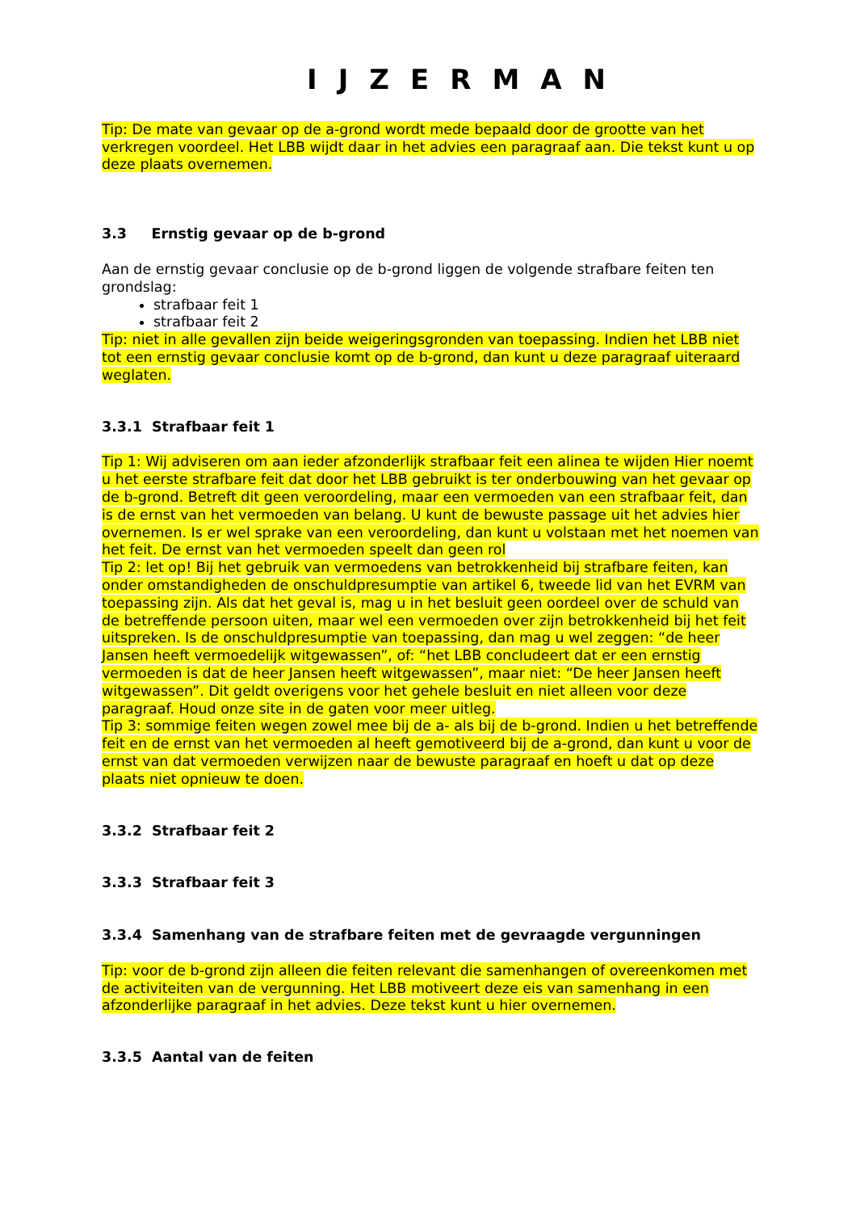IJZERMAN
Tip: De mate van gevaar op de a-grond wordt mede bepaald door de grootte van het verkregen voordeel. Het LBB wijdt daar in het advies een paragraaf aan. Die tekst kunt u op deze plaats overnemen.
3.3 Ernstig gevaar op de b-grond
Aan de ernstig gevaar conclusie op de b-grond liggen de volgende strafbare feiten ten grondslag:
strafbaar feit 1
strafbaar feit 2
Tip: niet in alle gevallen zijn beide weigeringsgronden van toepassing. Indien het LBB niet tot een ernstig gevaar conclusie komt op de b-grond, dan kunt u deze paragraaf uiteraard weglaten.
3.3.1 Strafbaar feit 1
Tip 1: Wij adviseren om aan ieder afzonderlijk strafbaar feit een alinea te wijden Hier noemt u het eerste strafbare feit dat door het LBB gebruikt is ter onderbouwing van het gevaar op de b-grond. Betreft dit geen veroordeling, maar een vermoeden van een strafbaar feit, dan is de ernst van het vermoeden van belang. U kunt de bewuste passage uit het advies hier overnemen. Is er wel sprake van een veroordeling, dan kunt u volstaan met het noemen van het feit. De ernst van het vermoeden speelt dan geen rol
Tip 2: let op! Bij het gebruik van vermoedens van betrokkenheid bij strafbare feiten, kan onder omstandigheden de onschuldpresumptie van artikel 6, tweede lid van het EVRM van toepassing zijn. Als dat het geval is, mag u in het besluit geen oordeel over de schuld van de betreffende persoon uiten, maar wel een vermoeden over zijn betrokkenheid bij het feit uitspreken. Is de onschuldpresumptie van toepassing, dan mag u wel zeggen: “de heer Jansen heeft vermoedelijk witgewassen”, of: “het LBB concludeert dat er een ernstig vermoeden is dat de heer Jansen heeft witgewassen”, maar niet: “De heer Jansen heeft witgewassen”. Dit geldt overigens voor het gehele besluit en niet alleen voor deze paragraaf. Houd onze site in de gaten voor meer uitleg.
Tip 3: sommige feiten wegen zowel mee bij de a- als bij de b-grond. Indien u het betreffende feit en de ernst van het vermoeden al heeft gemotiveerd bij de a-grond, dan kunt u voor de ernst van dat vermoeden verwijzen naar de bewuste paragraaf en hoeft u dat op deze plaats niet opnieuw te doen.
3.3.2 Strafbaar feit 2
3.3.3 Strafbaar feit 3
3.3.4 Samenhang van de strafbare feiten met de gevraagde vergunningen
Tip: voor de b-grond zijn alleen die feiten relevant die samenhangen of overeenkomen met de activiteiten van de vergunning. Het LBB motiveert deze eis van samenhang in een afzonderlijke paragraaf in het advies. Deze tekst kunt u hier overnemen.
3.3.5 Aantal van de feiten